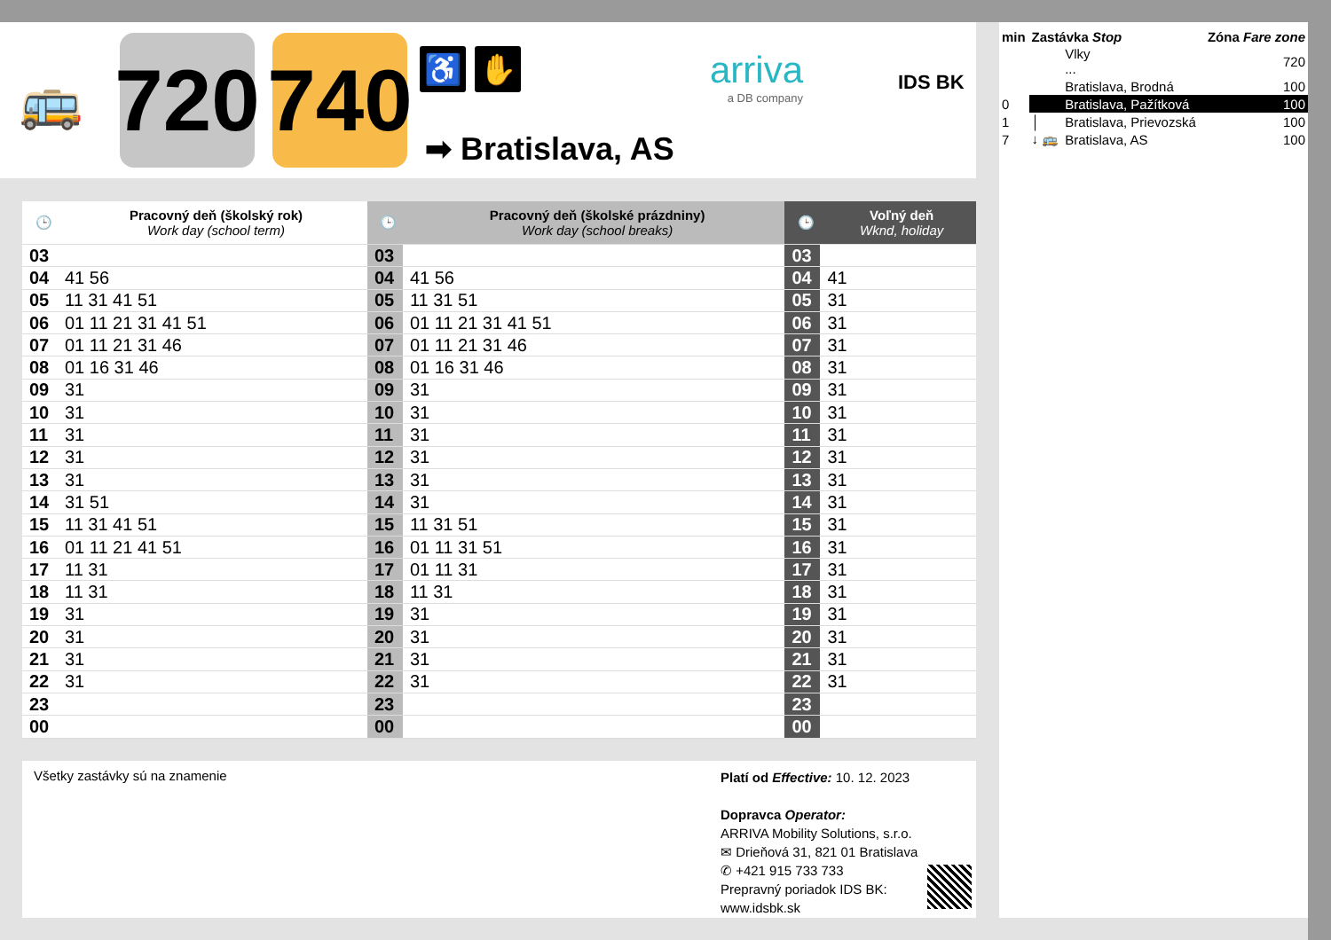🚌
720
740
♿ ✋
➡ Bratislava, AS
arriva
a DB company
IDS BK
| 🕒 | Pracovný deň (školský rok) Work day (school term) | 🕒 | Pracovný deň (školské prázdniny) Work day (school breaks) | 🕒 | Voľný deň Wknd, holiday |
| --- | --- | --- | --- | --- | --- |
| 03 | | 03 | | 03 | |
| 04 | 41 56 | 04 | 41 56 | 04 | 41 |
| 05 | 11 31 41 51 | 05 | 11 31 51 | 05 | 31 |
| 06 | 01 11 21 31 41 51 | 06 | 01 11 21 31 41 51 | 06 | 31 |
| 07 | 01 11 21 31 46 | 07 | 01 11 21 31 46 | 07 | 31 |
| 08 | 01 16 31 46 | 08 | 01 16 31 46 | 08 | 31 |
| 09 | 31 | 09 | 31 | 09 | 31 |
| 10 | 31 | 10 | 31 | 10 | 31 |
| 11 | 31 | 11 | 31 | 11 | 31 |
| 12 | 31 | 12 | 31 | 12 | 31 |
| 13 | 31 | 13 | 31 | 13 | 31 |
| 14 | 31 51 | 14 | 31 | 14 | 31 |
| 15 | 11 31 41 51 | 15 | 11 31 51 | 15 | 31 |
| 16 | 01 11 21 41 51 | 16 | 01 11 31 51 | 16 | 31 |
| 17 | 11 31 | 17 | 01 11 31 | 17 | 31 |
| 18 | 11 31 | 18 | 11 31 | 18 | 31 |
| 19 | 31 | 19 | 31 | 19 | 31 |
| 20 | 31 | 20 | 31 | 20 | 31 |
| 21 | 31 | 21 | 31 | 21 | 31 |
| 22 | 31 | 22 | 31 | 22 | 31 |
| 23 | | 23 | | 23 | |
| 00 | | 00 | | 00 | |
Všetky zastávky sú na znamenie
Platí od Effective: 10. 12. 2023
Dopravca Operator:
ARRIVA Mobility Solutions, s.r.o.
✉ Drieňová 31, 821 01 Bratislava
✆ +421 915 733 733
Prepravný poriadok IDS BK:
www.idsbk.sk
| min | Zastávka Stop | | Zóna Fare zone |
| | | Vlky ... | 720 |
| | | Bratislava, Brodná | 100 |
| 0 | | Bratislava, Pažítková | 100 |
| 1 | │ | Bratislava, Prievozská | 100 |
| 7 | ↓ 🚌 | Bratislava, AS | 100 |